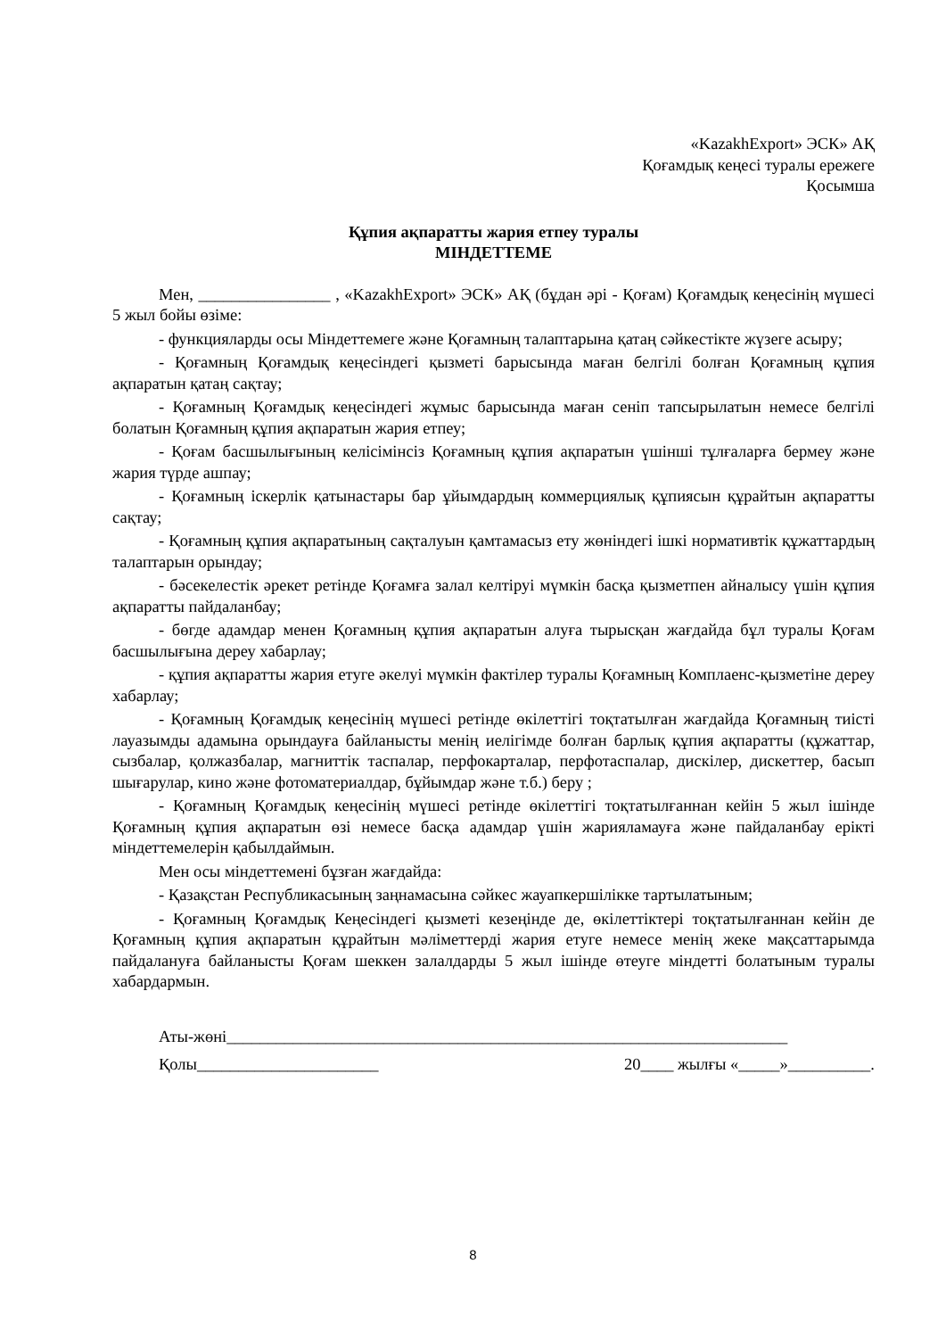«KazakhExport» ЭСК» АҚ
Қоғамдық кеңесі туралы ережеге
Қосымша
Құпия ақпаратты жария етпеу туралы
МІНДЕТТЕМЕ
Мен, ________________ , «KazakhExport» ЭСК» АҚ (бұдан әрі - Қоғам) Қоғамдық кеңесінің мүшесі 5 жыл бойы өзіме:
- функцияларды осы Міндеттемеге және Қоғамның талаптарына қатаң сәйкестікте жүзеге асыру;
- Қоғамның Қоғамдық кеңесіндегі қызметі барысында маған белгілі болған Қоғамның құпия ақпаратын қатаң сақтау;
- Қоғамның Қоғамдық кеңесіндегі жұмыс барысында маған сеніп тапсырылатын немесе белгілі болатын Қоғамның құпия ақпаратын жария етпеу;
- Қоғам басшылығының келісімінсіз Қоғамның құпия ақпаратын үшінші тұлғаларға бермеу және жария түрде ашпау;
- Қоғамның іскерлік қатынастары бар ұйымдардың коммерциялық құпиясын құрайтын ақпаратты сақтау;
- Қоғамның құпия ақпаратының сақталуын қамтамасыз ету жөніндегі ішкі нормативтік құжаттардың талаптарын орындау;
- бәсекелестік әрекет ретінде Қоғамға залал келтіруі мүмкін басқа қызметпен айналысу үшін құпия ақпаратты пайдаланбау;
- бөгде адамдар менен Қоғамның құпия ақпаратын алуға тырысқан жағдайда бұл туралы Қоғам басшылығына дереу хабарлау;
- құпия ақпаратты жария етуге әкелуі мүмкін фактілер туралы Қоғамның Комплаенс-қызметіне дереу хабарлау;
- Қоғамның Қоғамдық кеңесінің мүшесі ретінде өкілеттігі тоқтатылған жағдайда Қоғамның тиісті лауазымды адамына орындауға байланысты менің иелігімде болған барлық құпия ақпаратты (құжаттар, сызбалар, қолжазбалар, магниттік таспалар, перфокарталар, перфотаспалар, дискілер, дискеттер, басып шығарулар, кино және фотоматериалдар, бұйымдар және т.б.) беру ;
- Қоғамның Қоғамдық кеңесінің мүшесі ретінде өкілеттігі тоқтатылғаннан кейін 5 жыл ішінде Қоғамның құпия ақпаратын өзі немесе басқа адамдар үшін жарияламауға және пайдаланбау ерікті міндеттемелерін қабылдаймын.
Мен осы міндеттемені бұзған жағдайда:
- Қазақстан Республикасының заңнамасына сәйкес жауапкершілікке тартылатыным;
- Қоғамның Қоғамдық Кеңесіндегі қызметі кезеңінде де, өкілеттіктері тоқтатылғаннан кейін де Қоғамның құпия ақпаратын құрайтын мәліметтерді жария етуге немесе менің жеке мақсаттарымда пайдалануға байланысты Қоғам шеккен залалдарды 5 жыл ішінде өтеуге міндетті болатыным туралы хабардармын.
Аты-жөні____________________________________________________________________
Қолы______________________ 20____ жылғы «_____»__________.
8